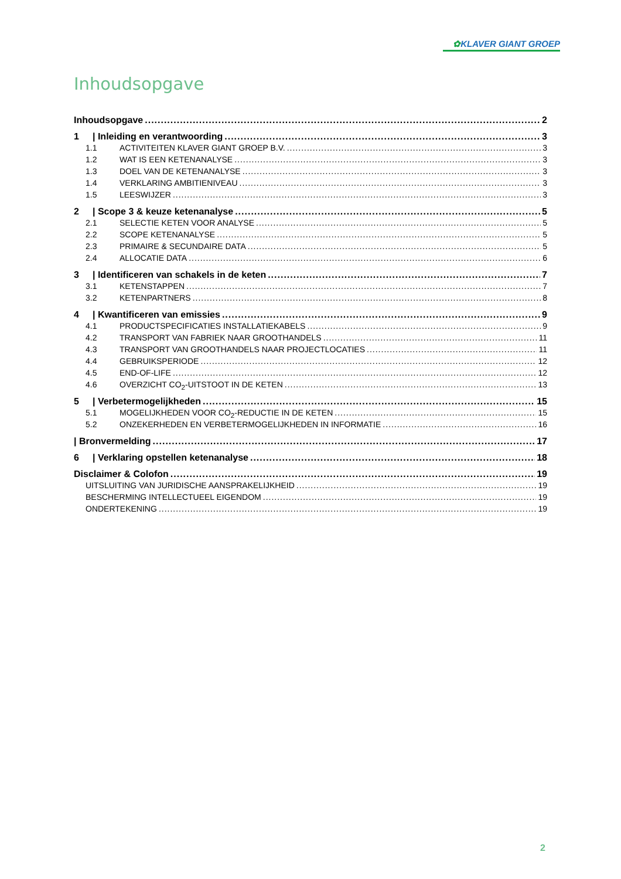✿KLAVER GIANT GROEP
Inhoudsopgave
Inhoudsopgave 2
1 | Inleiding en verantwoording 3
1.1 ACTIVITEITEN KLAVER GIANT GROEP B.V. 3
1.2 WAT IS EEN KETENANALYSE 3
1.3 DOEL VAN DE KETENANALYSE 3
1.4 VERKLARING AMBITIENIVEAU 3
1.5 LEESWIJZER 3
2 | Scope 3 & keuze ketenanalyse 5
2.1 SELECTIE KETEN VOOR ANALYSE 5
2.2 SCOPE KETENANALYSE 5
2.3 PRIMAIRE & SECUNDAIRE DATA 5
2.4 ALLOCATIE DATA 6
3 | Identificeren van schakels in de keten 7
3.1 KETENSTAPPEN 7
3.2 KETENPARTNERS 8
4 | Kwantificeren van emissies 9
4.1 PRODUCTSPECIFICATIES INSTALLATIEKABELS 9
4.2 TRANSPORT VAN FABRIEK NAAR GROOTHANDELS 11
4.3 TRANSPORT VAN GROOTHANDELS NAAR PROJECTLOCATIES 11
4.4 GEBRUIKSPERIODE 12
4.5 END-OF-LIFE 12
4.6 OVERZICHT CO<sub>2</sub>-UITSTOOT IN DE KETEN 13
5 | Verbetermogelijkheden 15
5.1 MOGELIJKHEDEN VOOR CO<sub>2</sub>-REDUCTIE IN DE KETEN 15
5.2 ONZEKERHEDEN EN VERBETERMOGELIJKHEDEN IN INFORMATIE 16
| Bronvermelding 17
6 | Verklaring opstellen ketenanalyse 18
Disclaimer & Colofon 19
UITSLUITING VAN JURIDISCHE AANSPRAKELIJKHEID 19
BESCHERMING INTELLECTUEEL EIGENDOM 19
ONDERTEKENING 19
2